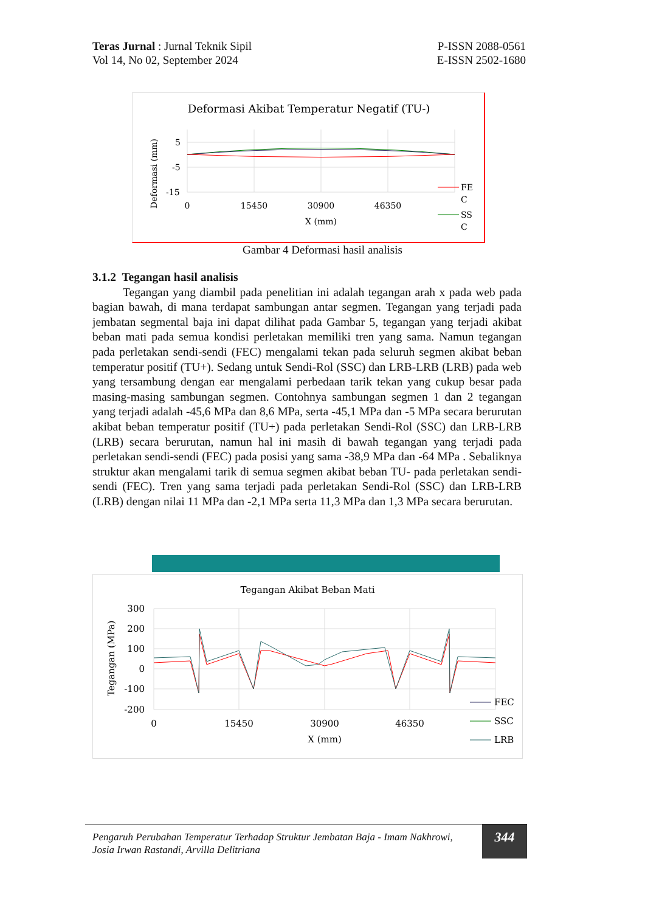Teras Jurnal : Jurnal Teknik Sipil
Vol 14, No 02, September 2024
P-ISSN 2088-0561
E-ISSN 2502-1680
Deformasi Akibat Temperatur Negatif (TU-)
5
-5
-15
0
15450
30900
46350
X (mm)
Deformasi (mm)
FE
C
SS
C
Gambar 4 Deformasi hasil analisis
3.1.2 Tegangan hasil analisis
Tegangan yang diambil pada penelitian ini adalah tegangan arah x pada web pada bagian bawah, di mana terdapat sambungan antar segmen. Tegangan yang terjadi pada jembatan segmental baja ini dapat dilihat pada Gambar 5, tegangan yang terjadi akibat beban mati pada semua kondisi perletakan memiliki tren yang sama. Namun tegangan pada perletakan sendi-sendi (FEC) mengalami tekan pada seluruh segmen akibat beban temperatur positif (TU+). Sedang untuk Sendi-Rol (SSC) dan LRB-LRB (LRB) pada web yang tersambung dengan ear mengalami perbedaan tarik tekan yang cukup besar pada masing-masing sambungan segmen. Contohnya sambungan segmen 1 dan 2 tegangan yang terjadi adalah -45,6 MPa dan 8,6 MPa, serta -45,1 MPa dan -5 MPa secara berurutan akibat beban temperatur positif (TU+) pada perletakan Sendi-Rol (SSC) dan LRB-LRB (LRB) secara berurutan, namun hal ini masih di bawah tegangan yang terjadi pada perletakan sendi-sendi (FEC) pada posisi yang sama -38,9 MPa dan -64 MPa . Sebaliknya struktur akan mengalami tarik di semua segmen akibat beban TU- pada perletakan sendi-sendi (FEC). Tren yang sama terjadi pada perletakan Sendi-Rol (SSC) dan LRB-LRB (LRB) dengan nilai 11 MPa dan -2,1 MPa serta 11,3 MPa dan 1,3 MPa secara berurutan.
Tegangan Akibat Beban Mati
300
200
100
0
-100
-200
0
15450
30900
46350
X (mm)
Tegangan (MPa)
FEC
SSC
LRB
Pengaruh Perubahan Temperatur Terhadap Struktur Jembatan Baja - Imam Nakhrowi, Josia Irwan Rastandi, Arvilla Delitriana
344